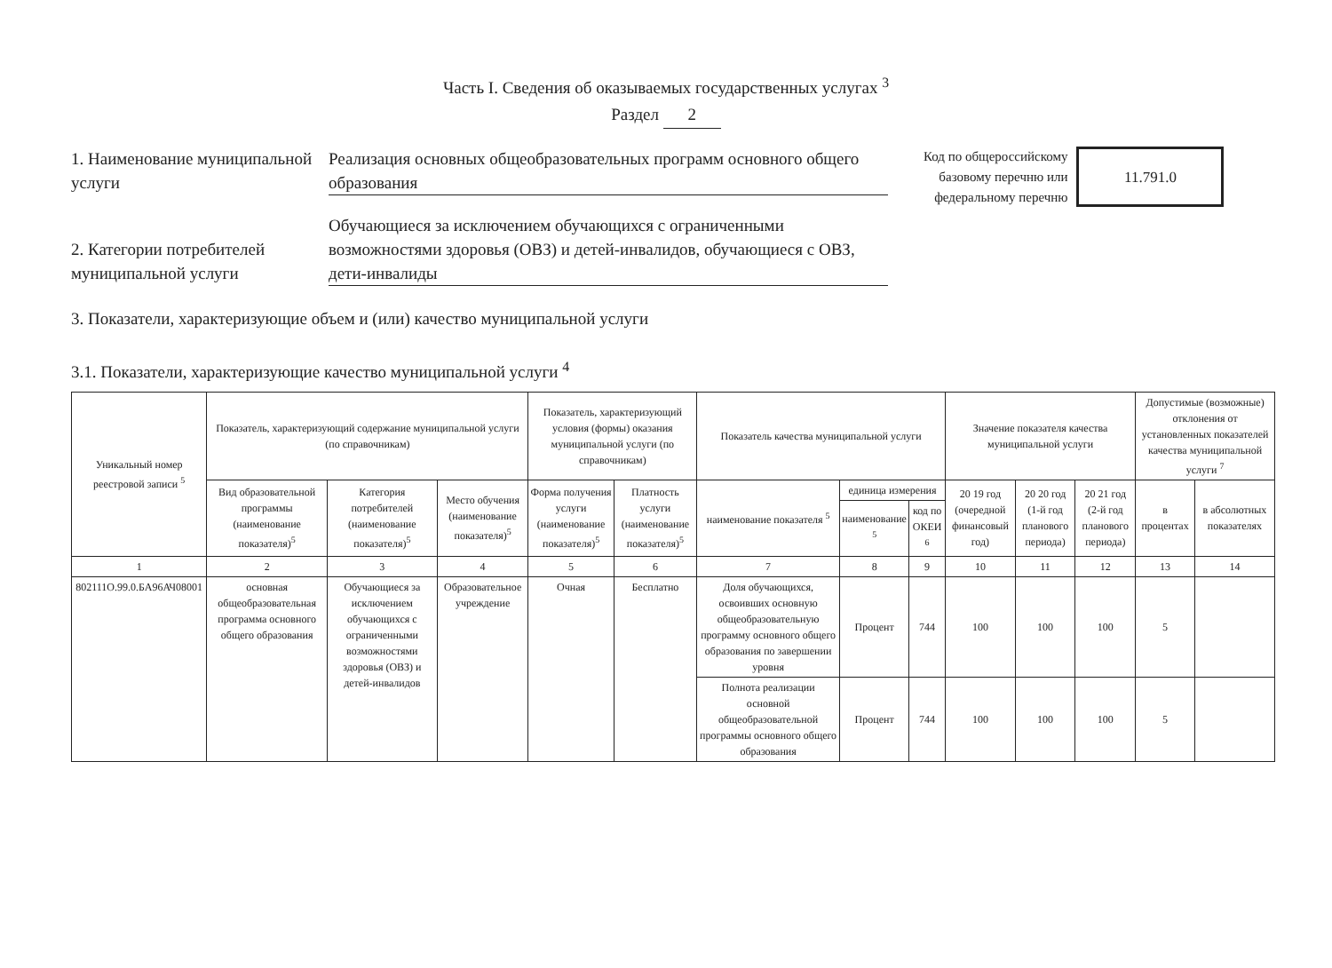Часть I. Сведения об оказываемых государственных услугах <sup>3</sup>
Раздел 2
1. Наименование муниципальной услуги
Реализация основных общеобразовательных программ основного общего образования
2. Категории потребителей муниципальной услуги
Обучающиеся за исключением обучающихся с ограниченными возможностями здоровья (ОВЗ) и детей-инвалидов, обучающиеся с ОВЗ, дети-инвалиды
Код по общероссийскому
базовому перечню или
федеральному перечню
11.791.0
3. Показатели, характеризующие объем и (или) качество муниципальной услуги
3.1. Показатели, характеризующие качество муниципальной услуги <sup>4</sup>
| Уникальный номер реестровой записи <sup>5</sup> | Показатель, характеризующий содержание муниципальной услуги (по справочникам) | | | Показатель, характеризующий условия (формы) оказания муниципальной услуги (по справочникам) | | Показатель качества муниципальной услуги | | | Значение показателя качества муниципальной услуги | | | Допустимые (возможные) отклонения от установленных показателей качества муниципальной услуги <sup>7</sup> | |
| --- | --- | --- | --- | --- | --- | --- | --- | --- | --- | --- | --- | --- | --- |
| | Вид образовательной программы (наименование показателя)<sup>5</sup> | Категория потребителей (наименование показателя)<sup>5</sup> | Место обучения (наименование показателя)<sup>5</sup> | Форма получения услуги (наименование показателя)<sup>5</sup> | Платность услуги (наименование показателя)<sup>5</sup> | наименование показателя <sup>5</sup> | единица измерения | | 20 19 год (очередной финансовый год) | 20 20 год (1-й год планового периода) | 20 21 год (2-й год планового периода) | в процентах | в абсолютных показателях |
| | | | | | | | наименование <sup>5</sup> | код по ОКЕИ <sup>6</sup> | | | | | |
| 1 | 2 | 3 | 4 | 5 | 6 | 7 | 8 | 9 | 10 | 11 | 12 | 13 | 14 |
| 802111О.99.0.БА96АЧ08001 | основная общеобразовательная программа основного общего образования | Обучающиеся за исключением обучающихся с ограниченными возможностями здоровья (ОВЗ) и детей-инвалидов | Образовательное учреждение | Очная | Бесплатно | Доля обучающихся, освоивших основную общеобразовательную программу основного общего образования по завершении уровня | Процент | 744 | 100 | 100 | 100 | 5 | |
| | | | | | | Полнота реализации основной общеобразовательной программы основного общего образования | Процент | 744 | 100 | 100 | 100 | 5 | |